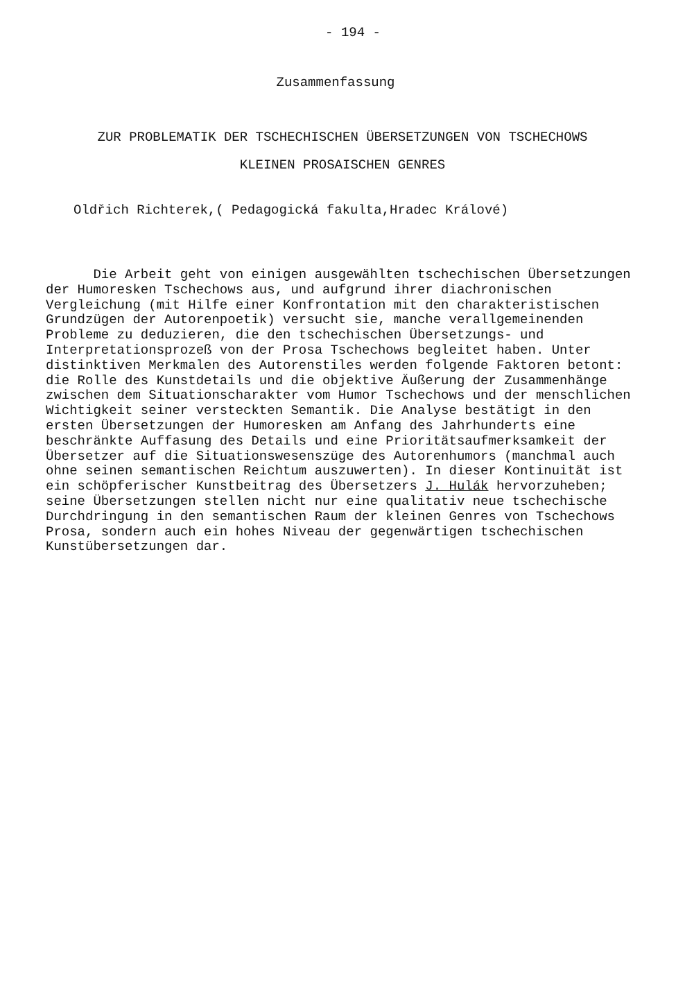- 194 -
Zusammenfassung
ZUR PROBLEMATIK DER TSCHECHISCHEN ÜBERSETZUNGEN VON TSCHECHOWS
KLEINEN PROSAISCHEN GENRES
Oldřich Richterek,( Pedagogická fakulta,Hradec Králové)
Die Arbeit geht von einigen ausgewählten tschechischen Übersetzungen der Humoresken Tschechows aus, und aufgrund ihrer diachronischen Vergleichung (mit Hilfe einer Konfrontation mit den charakteristischen Grundzügen der Autorenpoetik) versucht sie, manche verallgemeinenden Probleme zu deduzieren, die den tschechischen Übersetzungs- und Interpretationsprozeß von der Prosa Tschechows begleitet haben. Unter distinktiven Merkmalen des Autorenstiles werden folgende Faktoren betont: die Rolle des Kunstdetails und die objektive Äußerung der Zusammenhänge zwischen dem Situationscharakter vom Humor Tschechows und der menschlichen Wichtigkeit seiner versteckten Semantik. Die Analyse bestätigt in den ersten Übersetzungen der Humoresken am Anfang des Jahrhunderts eine beschränkte Auffasung des Details und eine Prioritätsaufmerksamkeit der Übersetzer auf die Situationswesenszüge des Autorenhumors (manchmal auch ohne seinen semantischen Reichtum auszuwerten). In dieser Kontinuität ist ein schöpferischer Kunstbeitrag des Übersetzers J. Hulák hervorzuheben; seine Übersetzungen stellen nicht nur eine qualitativ neue tschechische Durchdringung in den semantischen Raum der kleinen Genres von Tschechows Prosa, sondern auch ein hohes Niveau der gegenwärtigen tschechischen Kunstübersetzungen dar.